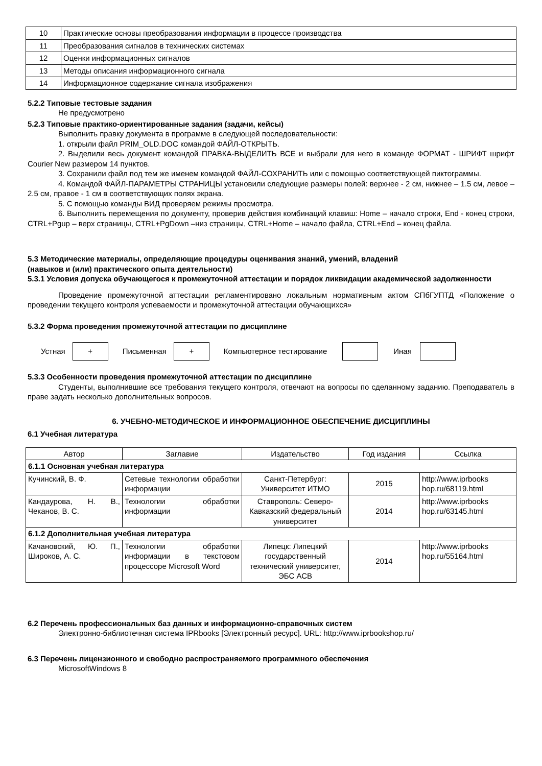| 10 | Практические основы преобразования информации в процессе производства |
| 11 | Преобразования сигналов в технических системах |
| 12 | Оценки информационных сигналов |
| 13 | Методы описания информационного сигнала |
| 14 | Информационное содержание сигнала изображения |
5.2.2 Типовые тестовые задания
Не предусмотрено
5.2.3 Типовые практико-ориентированные задания (задачи, кейсы)
Выполнить правку документа в программе в следующей последовательности:
1. открыли файл PRIM_OLD.DOC командой ФАЙЛ-ОТКРЫТЬ.
2. Выделили весь документ командой ПРАВКА-ВЫДЕЛИТЬ ВСЕ и выбрали для него в команде ФОРМАТ - ШРИФТ шрифт Courier New размером 14 пунктов.
3. Сохранили файл под тем же именем командой ФАЙЛ-СОХРАНИТЬ или с помощью соответствующей пиктограммы.
4. Командой ФАЙЛ-ПАРАМЕТРЫ СТРАНИЦЫ установили следующие размеры полей: верхнее - 2 см, нижнее – 1.5 см, левое – 2.5 см, правое - 1 см в соответствующих полях экрана.
5. С помощью команды ВИД проверяем режимы просмотра.
6. Выполнить перемещения по документу, проверив действия комбинаций клавиш: Home – начало строки, End - конец строки, CTRL+Pgup – верх страницы, CTRL+PgDown –низ страницы, CTRL+Home – начало файла, CTRL+End – конец файла.
5.3 Методические материалы, определяющие процедуры оценивания знаний, умений, владений
(навыков и (или) практического опыта деятельности)
5.3.1 Условия допуска обучающегося к промежуточной аттестации и порядок ликвидации академической задолженности
Проведение промежуточной аттестации регламентировано локальным нормативным актом СПбГУПТД «Положение о проведении текущего контроля успеваемости и промежуточной аттестации обучающихся»
5.3.2 Форма проведения промежуточной аттестации по дисциплине
Устная + Письменная + Компьютерное тестирование Иная
5.3.3 Особенности проведения промежуточной аттестации по дисциплине
Студенты, выполнившие все требования текущего контроля, отвечают на вопросы по сделанному заданию. Преподаватель в праве задать несколько дополнительных вопросов.
6. УЧЕБНО-МЕТОДИЧЕСКОЕ И ИНФОРМАЦИОННОЕ ОБЕСПЕЧЕНИЕ ДИСЦИПЛИНЫ
6.1 Учебная литература
| Автор | Заглавие | Издательство | Год издания | Ссылка |
| --- | --- | --- | --- | --- |
| 6.1.1 Основная учебная литература | | | | |
| Кучинский, В. Ф. | Сетевые технологии обработки информации | Санкт-Петербург: Университет ИТМО | 2015 | http://www.iprbooks hop.ru/68119.html |
| Кандаурова, Н. В., Чеканов, В. С. | Технологии обработки информации | Ставрополь: Северо-Кавказский федеральный университет | 2014 | http://www.iprbooks hop.ru/63145.html |
| 6.1.2 Дополнительная учебная литература | | | | |
| Качановский, Ю. П., Широков, А. С. | Технологии обработки информации в текстовом процессоре Microsoft Word | Липецк: Липецкий государственный технический университет, ЭБС АСВ | 2014 | http://www.iprbooks hop.ru/55164.html |
6.2 Перечень профессиональных баз данных и информационно-справочных систем
Электронно-библиотечная система IPRbooks [Электронный ресурс]. URL: http://www.iprbookshop.ru/
6.3 Перечень лицензионного и свободно распространяемого программного обеспечения
MicrosoftWindows 8